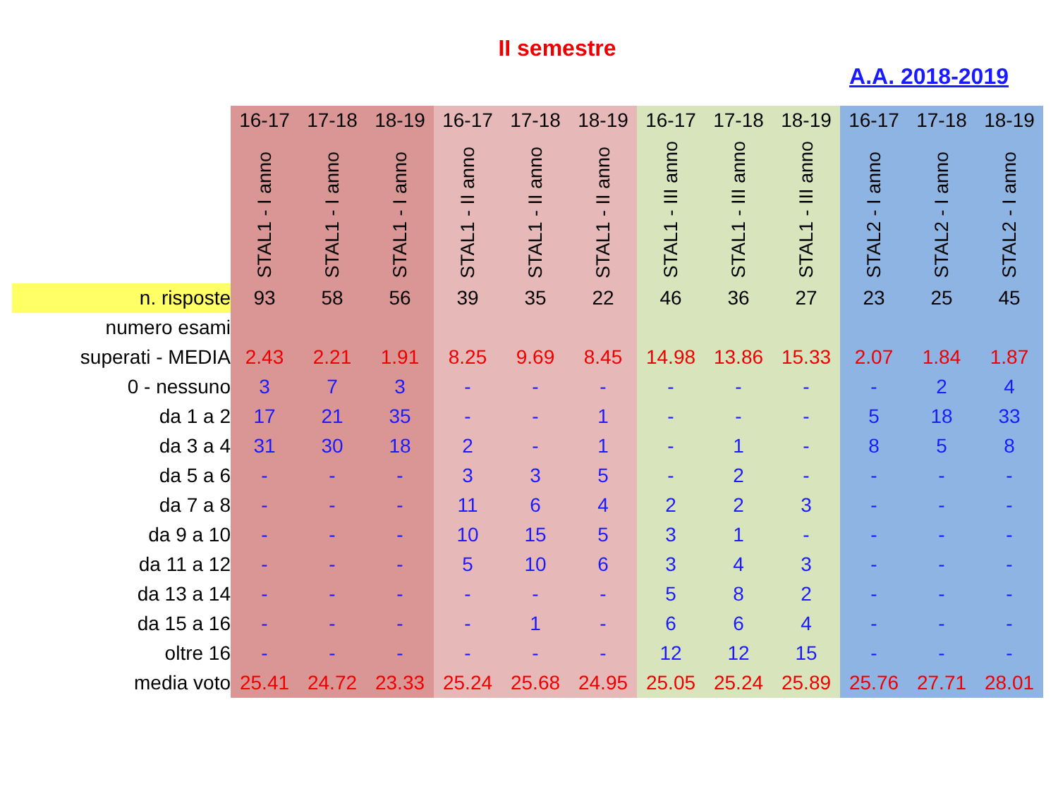II semestre
A.A. 2018-2019
| | 16-17 | 17-18 | 18-19 | 16-17 | 17-18 | 18-19 | 16-17 | 17-18 | 18-19 | 16-17 | 17-18 | 18-19 |
| | STAL1 - I anno | STAL1 - I anno | STAL1 - I anno | STAL1 - II anno | STAL1 - II anno | STAL1 - II anno | STAL1 - III anno | STAL1 - III anno | STAL1 - III anno | STAL2 - I anno | STAL2 - I anno | STAL2 - I anno |
| n. risposte | 93 | 58 | 56 | 39 | 35 | 22 | 46 | 36 | 27 | 23 | 25 | 45 |
| numero esami | | | | | | | | | | | | |
| superati - MEDIA | 2.43 | 2.21 | 1.91 | 8.25 | 9.69 | 8.45 | 14.98 | 13.86 | 15.33 | 2.07 | 1.84 | 1.87 |
| 0 - nessuno | 3 | 7 | 3 | - | - | - | - | - | - | - | 2 | 4 |
| da 1 a 2 | 17 | 21 | 35 | - | - | 1 | - | - | - | 5 | 18 | 33 |
| da 3 a 4 | 31 | 30 | 18 | 2 | - | 1 | - | 1 | - | 8 | 5 | 8 |
| da 5 a 6 | - | - | - | 3 | 3 | 5 | - | 2 | - | - | - | - |
| da 7 a 8 | - | - | - | 11 | 6 | 4 | 2 | 2 | 3 | - | - | - |
| da 9 a 10 | - | - | - | 10 | 15 | 5 | 3 | 1 | - | - | - | - |
| da 11 a 12 | - | - | - | 5 | 10 | 6 | 3 | 4 | 3 | - | - | - |
| da 13 a 14 | - | - | - | - | - | - | 5 | 8 | 2 | - | - | - |
| da 15 a 16 | - | - | - | - | 1 | - | 6 | 6 | 4 | - | - | - |
| oltre 16 | - | - | - | - | - | - | 12 | 12 | 15 | - | - | - |
| media voto | 25.41 | 24.72 | 23.33 | 25.24 | 25.68 | 24.95 | 25.05 | 25.24 | 25.89 | 25.76 | 27.71 | 28.01 |